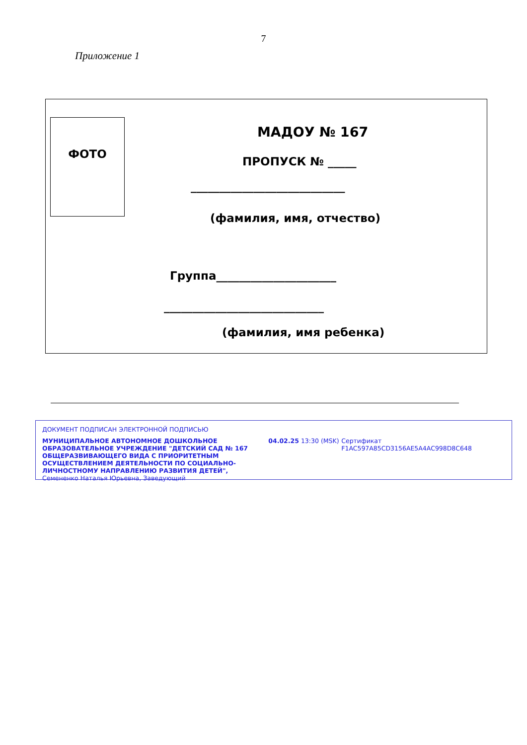7
Приложение 1
ФОТО
МАДОУ № 167
ПРОПУСК № _____
___________________________
(фамилия, имя, отчество)
Группа_____________________
____________________________
(фамилия, имя ребенка)
ДОКУМЕНТ ПОДПИСАН ЭЛЕКТРОННОЙ ПОДПИСЬЮ
МУНИЦИПАЛЬНОЕ АВТОНОМНОЕ ДОШКОЛЬНОЕ ОБРАЗОВАТЕЛЬНОЕ УЧРЕЖДЕНИЕ "ДЕТСКИЙ САД № 167 ОБЩЕРАЗВИВАЮЩЕГО ВИДА С ПРИОРИТЕТНЫМ ОСУЩЕСТВЛЕНИЕМ ДЕЯТЕЛЬНОСТИ ПО СОЦИАЛЬНО-ЛИЧНОСТНОМУ НАПРАВЛЕНИЮ РАЗВИТИЯ ДЕТЕЙ",
Семененко Наталья Юрьевна, Заведующий
04.02.25 13:30 (MSK) Сертификат F1AC597A85CD3156AE5A4AC998D8C648